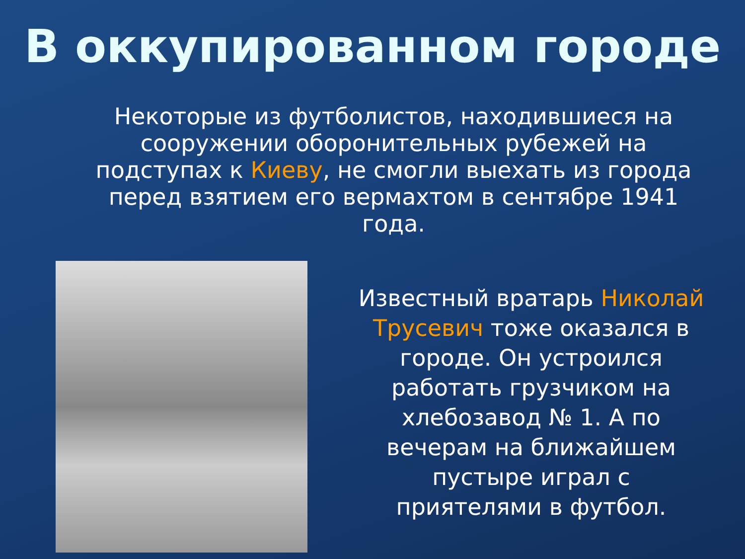В оккупированном городе
Некоторые из футболистов, находившиеся на сооружении оборонительных рубежей на подступах к Киеву, не смогли выехать из города перед взятием его вермахтом в сентябре 1941 года.
Известный вратарь Николай Трусевич тоже оказался в городе. Он устроился работать грузчиком на хлебозавод № 1. А по вечерам на ближайшем пустыре играл с приятелями в футбол.